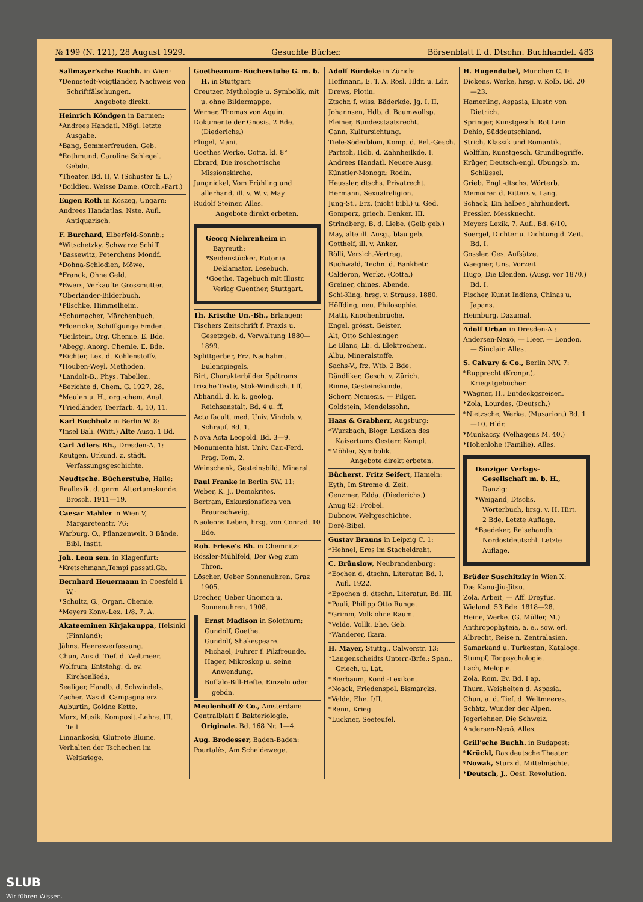№ 199 (N. 121), 28 August 1929. Gesuchte Bücher. Börsenblatt f. d. Dtschn. Buchhandel. 483
Sallmayer'sche Buchh. in Wien:
*Dennstedt-Voigtländer, Nachweis von Schriftfälschungen.
Angebote direkt.
Heinrich Köndgen in Barmen:
*Andrees Handatl. Mögl. letzte Ausgabe.
*Bang, Sommerfreuden. Geb.
*Rothmund, Caroline Schlegel. Gebdn.
*Theater. Bd. II, V. (Schuster & L.)
*Boildieu, Weisse Dame. (Orch.-Part.)
Eugen Roth in Köszeg, Ungarn:
Andrees Handatlas. Nste. Aufl. Antiquarisch.
F. Burchard, Elberfeld-Sonnb.:
*Witschetzky, Schwarze Schiff.
*Bassewitz, Peterchens Mondf.
*Dohna-Schlodien, Möwe.
*Franck, Ohne Geld.
*Ewers, Verkaufte Grossmutter.
*Oberländer-Bilderbuch.
*Plischke, Himmelheim.
*Schumacher, Märchenbuch.
*Floericke, Schiffsjunge Emden.
*Beilstein, Org. Chemie. E. Bde.
*Abegg, Anorg. Chemie. E. Bde.
*Richter, Lex. d. Kohlenstoffv.
*Houben-Weyl, Methoden.
*Landolt-B., Phys. Tabellen.
*Berichte d. Chem. G. 1927, 28.
*Meulen u. H., org.-chem. Anal.
*Friedländer, Teerfarb. 4, 10, 11.
Karl Buchholz in Berlin W. 8:
*Insel Bali. (Witt.) Alte Ausg. 1 Bd.
Carl Adlers Bh., Dresden-A. 1:
Keutgen, Urkund. z. städt. Verfassungsgeschichte.
Neudtsche. Bücherstube, Halle:
Reallexik. d. germ. Altertumskunde. Brosch. 1911—19.
Caesar Mahler in Wien V, Margaretenstr. 76:
Warburg, O., Pflanzenwelt. 3 Bände. Bibl. Instit.
Joh. Leon sen. in Klagenfurt:
*Kretschmann,Tempi passati.Gb.
Bernhard Heuermann in Coesfeld i. W.:
*Schultz, G., Organ. Chemie.
*Meyers Konv.-Lex. 1/8. 7. A.
Akateeminen Kirjakauppa, Helsinki (Finnland):
Jähns, Heeresverfassung.
Chun, Aus d. Tief. d. Weltmeer.
Wolfrum, Entstehg. d. ev. Kirchenlieds.
Seeliger, Handb. d. Schwindels.
Zacher, Was d. Campagna erz.
Auburtin, Goldne Kette.
Marx, Musik. Komposit.-Lehre. III. Teil.
Linnankoski, Glutrote Blume.
Verhalten der Tschechen im Weltkriege.
Goetheanum-Bücherstube G. m. b. H. in Stuttgart:
Creutzer, Mythologie u. Symbolik, mit u. ohne Bildermappe.
Werner, Thomas von Aquin.
Dokumente der Gnosis. 2 Bde. (Diederichs.)
Flügel, Mani.
Goethes Werke. Cotta. kl. 8°
Ebrard, Die iroschottische Missionskirche.
Jungnickel, Vom Frühling und allerhand, ill. v. W. v. May.
Rudolf Steiner. Alles.
Angebote direkt erbeten.
Georg Niehrenheim in Bayreuth:
*Seidenstücker, Eutonia. Deklamator. Lesebuch.
*Goethe, Tagebuch mit Illustr. Verlag Guenther, Stuttgart.
Th. Krische Un.-Bh., Erlangen:
Fischers Zeitschrift f. Praxis u. Gesetzgeb. d. Verwaltung 1880—1899.
Splittgerber, Frz. Nachahm. Eulenspiegels.
Birt, Charakterbilder Spätroms.
Irische Texte, Stok-Windisch. I ff.
Abhandl. d. k. k. geolog. Reichsanstalt. Bd. 4 u. ff.
Acta facult. med. Univ. Vindob. v. Schrauf. Bd. 1.
Nova Acta Leopold. Bd. 3—9.
Monumenta hist. Univ. Car.-Ferd. Prag. Tom. 2.
Weinschenk, Gesteinsbild. Mineral.
Paul Franke in Berlin SW. 11:
Weber, K. J., Demokritos.
Bertram, Exkursionsflora von Braunschweig.
Naoleons Leben, hrsg. von Conrad. 10 Bde.
Rob. Friese's Bh. in Chemnitz:
Rössler-Mühlfeld, Der Weg zum Thron.
Löscher, Ueber Sonnenuhren. Graz 1905.
Drecher, Ueber Gnomon u. Sonnenuhren. 1908.
Ernst Madison in Solothurn:
Gundolf, Goethe.
Gundolf, Shakespeare.
Michael, Führer f. Pilzfreunde.
Hager, Mikroskop u. seine Anwendung.
Buffalo-Bill-Hefte. Einzeln oder gebdn.
Meulenhoff & Co., Amsterdam:
Centralblatt f. Bakteriologie. Originale. Bd. 168 Nr. 1—4.
Aug. Brodesser, Baden-Baden:
Pourtalès, Am Scheidewege.
Adolf Bürdeke in Zürich:
Hoffmann, E. T. A. Rösl. Hldr. u. Ldr.
Drews, Plotin.
Ztschr. f. wiss. Bäderkde. Jg. I. II.
Johannsen, Hdb. d. Baumwollsp.
Fleiner, Bundesstaatsrecht.
Cann, Kultursichtung.
Tiele-Söderblom, Komp. d. Rel.-Gesch.
Partsch, Hdb. d. Zahnheilkde. I.
Andrees Handatl. Neuere Ausg.
Künstler-Monogr.: Rodin.
Heussler, dtschs. Privatrecht.
Hermann, Sexualreligion.
Jung-St., Erz. (nicht bibl.) u. Ged.
Gomperz, griech. Denker. III.
Strindberg, B. d. Liebe. (Gelb geb.)
May, alte ill. Ausg., blau geb.
Gotthelf, ill. v. Anker.
Rölli, Versich.-Vertrag.
Buchwald, Techn. d. Bankbetr.
Calderon, Werke. (Cotta.)
Greiner, chines. Abende.
Schi-King, hrsg. v. Strauss. 1880.
Höffding, neu. Philosophie.
Matti, Knochenbrüche.
Engel, grösst. Geister.
Alt, Otto Schlesinger.
Le Blanc, Lb. d. Elektrochem.
Albu, Mineralstoffe.
Sachs-V., frz. Wtb. 2 Bde.
Dändliker, Gesch. v. Zürich.
Rinne, Gesteinskunde.
Scherr, Nemesis, — Pilger.
Goldstein, Mendelssohn.
Haas & Grabherr, Augsburg:
*Wurzbach, Biogr. Lexikon des Kaisertums Oesterr. Kompl.
*Möhler, Symbolik.
Angebote direkt erbeten.
Bücherst. Fritz Seifert, Hameln:
Eyth, Im Strome d. Zeit.
Genzmer, Edda. (Diederichs.)
Anug 82: Fröbel.
Dubnow, Weltgeschichte.
Doré-Bibel.
Gustav Brauns in Leipzig C. 1:
*Hehnel, Eros im Stacheldraht.
C. Brünslow, Neubrandenburg:
*Eochen d. dtschn. Literatur. Bd. I. Aufl. 1922.
*Epochen d. dtschn. Literatur. Bd. III.
*Pauli, Philipp Otto Runge.
*Grimm, Volk ohne Raum.
*Velde. Vollk. Ehe. Geb.
*Wanderer, Ikara.
H. Mayer, Stuttg., Calwerstr. 13:
*Langenscheidts Unterr.-Brfe.: Span., Griech. u. Lat.
*Bierbaum, Kond.-Lexikon.
*Noack, Friedenspol. Bismarcks.
*Velde, Ehe. I/II.
*Renn, Krieg.
*Luckner, Seeteufel.
H. Hugendubel, München C. I:
Dickens, Werke, hrsg. v. Kolb. Bd. 20—23.
Hamerling, Aspasia, illustr. von Dietrich.
Springer, Kunstgesch. Rot Lein.
Dehio, Süddeutschland.
Strich, Klassik und Romantik.
Wölfflin, Kunstgesch. Grundbegriffe.
Krüger, Deutsch-engl. Übungsb. m. Schlüssel.
Grieb, Engl.-dtschs. Wörterb.
Memoiren d. Ritters v. Lang.
Schack, Ein halbes Jahrhundert.
Pressler, Messknecht.
Meyers Lexik. 7. Aufl. Bd. 6/10.
Soergel, Dichter u. Dichtung d. Zeit. Bd. I.
Gossler, Ges. Aufsätze.
Waegner, Uns. Vorzeit.
Hugo, Die Elenden. (Ausg. vor 1870.) Bd. I.
Fischer, Kunst Indiens, Chinas u. Japans.
Heimburg, Dazumal.
Adolf Urban in Dresden-A.:
Andersen-Nexö, — Heer, — London, — Sinclair. Alles.
S. Calvary & Co., Berlin NW. 7:
*Rupprecht (Kronpr.), Kriegstgebücher.
*Wagner, H., Entdeckgsreisen.
*Zola, Lourdes. (Deutsch.)
*Nietzsche, Werke. (Musarion.) Bd. 1—10. Hldr.
*Munkacsy. (Velhagens M. 40.)
*Hohenlohe (Familie). Alles.
Danziger Verlags-Gesellschaft m. b. H., Danzig:
*Weigand, Dtschs. Wörterbuch, hrsg. v. H. Hirt. 2 Bde. Letzte Auflage.
*Baedeker, Reisehandb.: Nordostdeutschl. Letzte Auflage.
Brüder Suschitzky in Wien X:
Das Kanu-Jiu-Jitsu.
Zola, Arbeit, — Aff. Dreyfus.
Wieland. 53 Bde. 1818—28.
Heine, Werke. (G. Müller, M.)
Anthropophyteia, a. e., sow. erl.
Albrecht, Reise n. Zentralasien.
Samarkand u. Turkestan, Kataloge.
Stumpf, Tonpsychologie.
Lach, Melopie.
Zola, Rom. Ev. Bd. I ap.
Thurn, Weisheiten d. Aspasia.
Chun, a. d. Tief. d. Weltmeeres.
Schätz, Wunder der Alpen.
Jegerlehner, Die Schweiz.
Andersen-Nexö. Alles.
Grill'sche Buchh. in Budapest:
*Krückl, Das deutsche Theater.
*Nowak, Sturz d. Mittelmächte.
*Deutsch, J., Oest. Revolution.
SLUB
Wir führen Wissen.